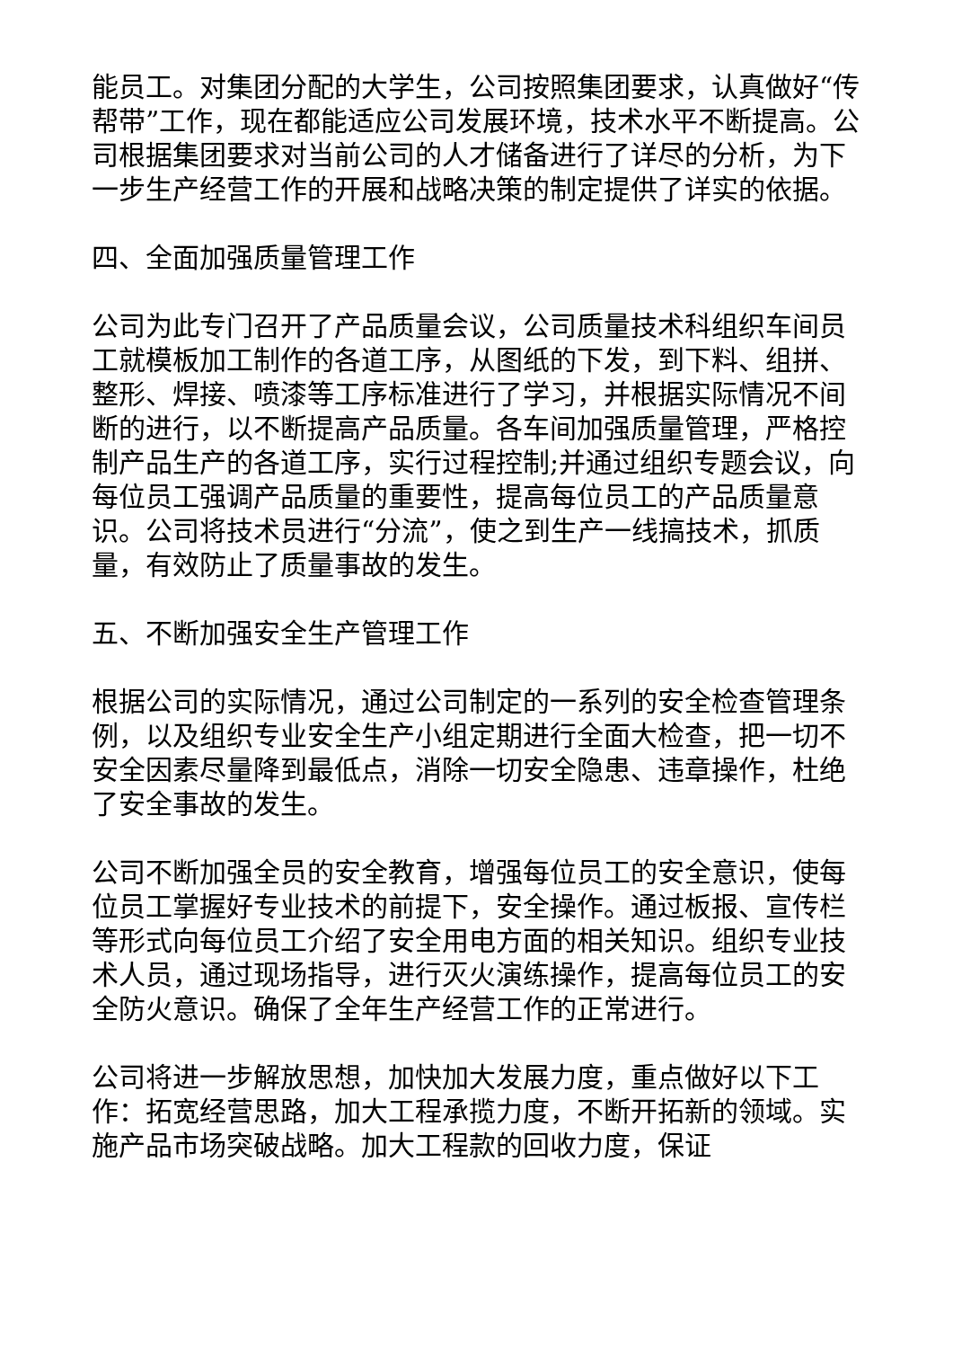能员工。对集团分配的大学生，公司按照集团要求，认真做好“传帮带”工作，现在都能适应公司发展环境，技术水平不断提高。公司根据集团要求对当前公司的人才储备进行了详尽的分析，为下一步生产经营工作的开展和战略决策的制定提供了详实的依据。
四、全面加强质量管理工作
公司为此专门召开了产品质量会议，公司质量技术科组织车间员工就模板加工制作的各道工序，从图纸的下发，到下料、组拼、整形、焊接、喷漆等工序标准进行了学习，并根据实际情况不间断的进行，以不断提高产品质量。各车间加强质量管理，严格控制产品生产的各道工序，实行过程控制;并通过组织专题会议，向每位员工强调产品质量的重要性，提高每位员工的产品质量意识。公司将技术员进行“分流”，使之到生产一线搞技术，抓质量，有效防止了质量事故的发生。
五、不断加强安全生产管理工作
根据公司的实际情况，通过公司制定的一系列的安全检查管理条例，以及组织专业安全生产小组定期进行全面大检查，把一切不安全因素尽量降到最低点，消除一切安全隐患、违章操作，杜绝了安全事故的发生。
公司不断加强全员的安全教育，增强每位员工的安全意识，使每位员工掌握好专业技术的前提下，安全操作。通过板报、宣传栏等形式向每位员工介绍了安全用电方面的相关知识。组织专业技术人员，通过现场指导，进行灭火演练操作，提高每位员工的安全防火意识。确保了全年生产经营工作的正常进行。
公司将进一步解放思想，加快加大发展力度，重点做好以下工作：拓宽经营思路，加大工程承揽力度，不断开拓新的领域。实施产品市场突破战略。加大工程款的回收力度，保证